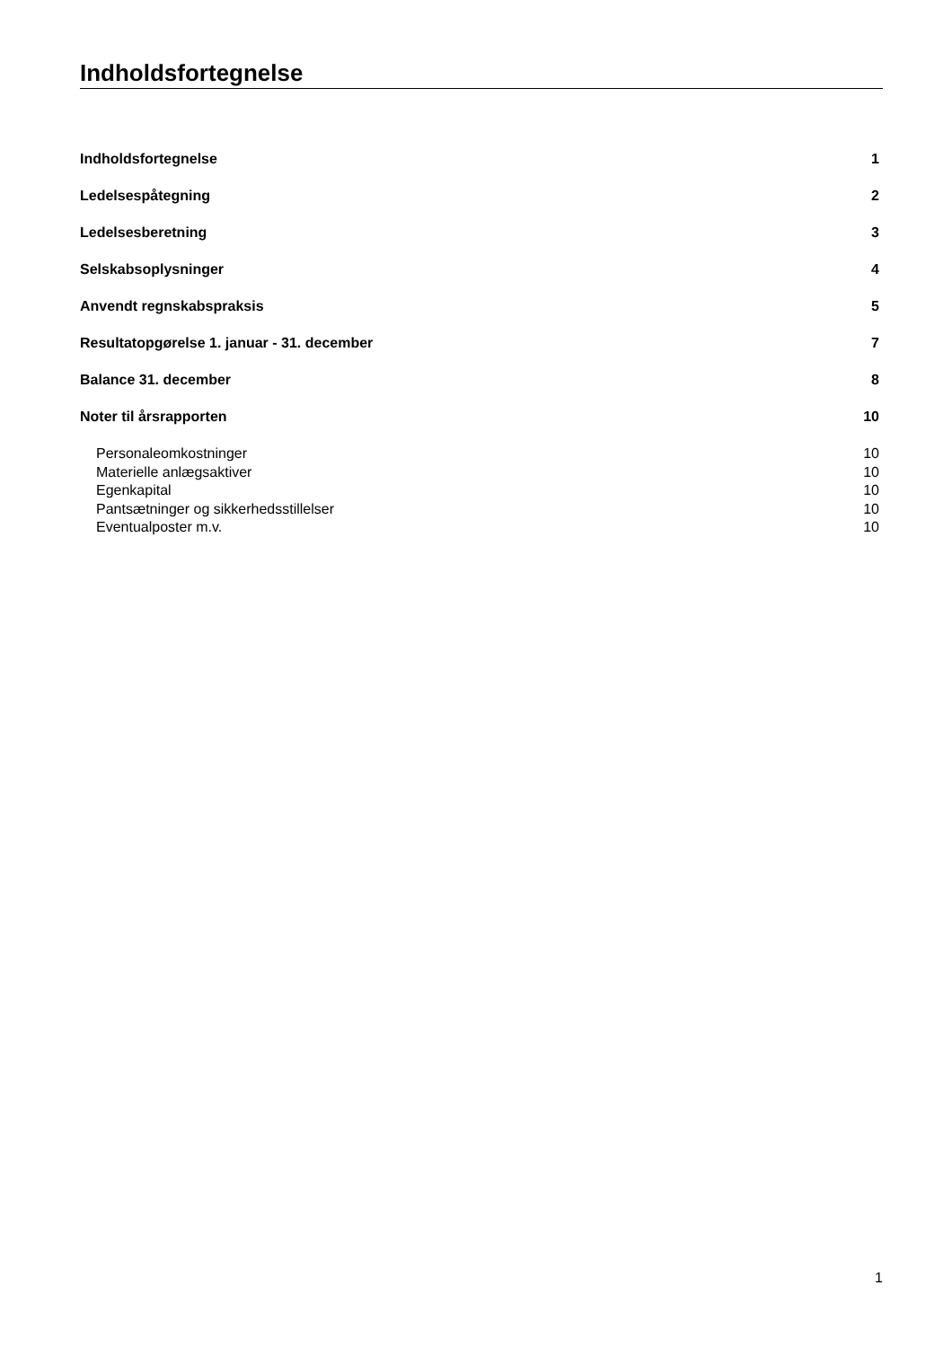Indholdsfortegnelse
Indholdsfortegnelse 1
Ledelsespåtegning 2
Ledelsesberetning 3
Selskabsoplysninger 4
Anvendt regnskabspraksis 5
Resultatopgørelse 1. januar - 31. december 7
Balance 31. december 8
Noter til årsrapporten 10
Personaleomkostninger 10
Materielle anlægsaktiver 10
Egenkapital 10
Pantsætninger og sikkerhedsstillelser 10
Eventualposter m.v. 10
1